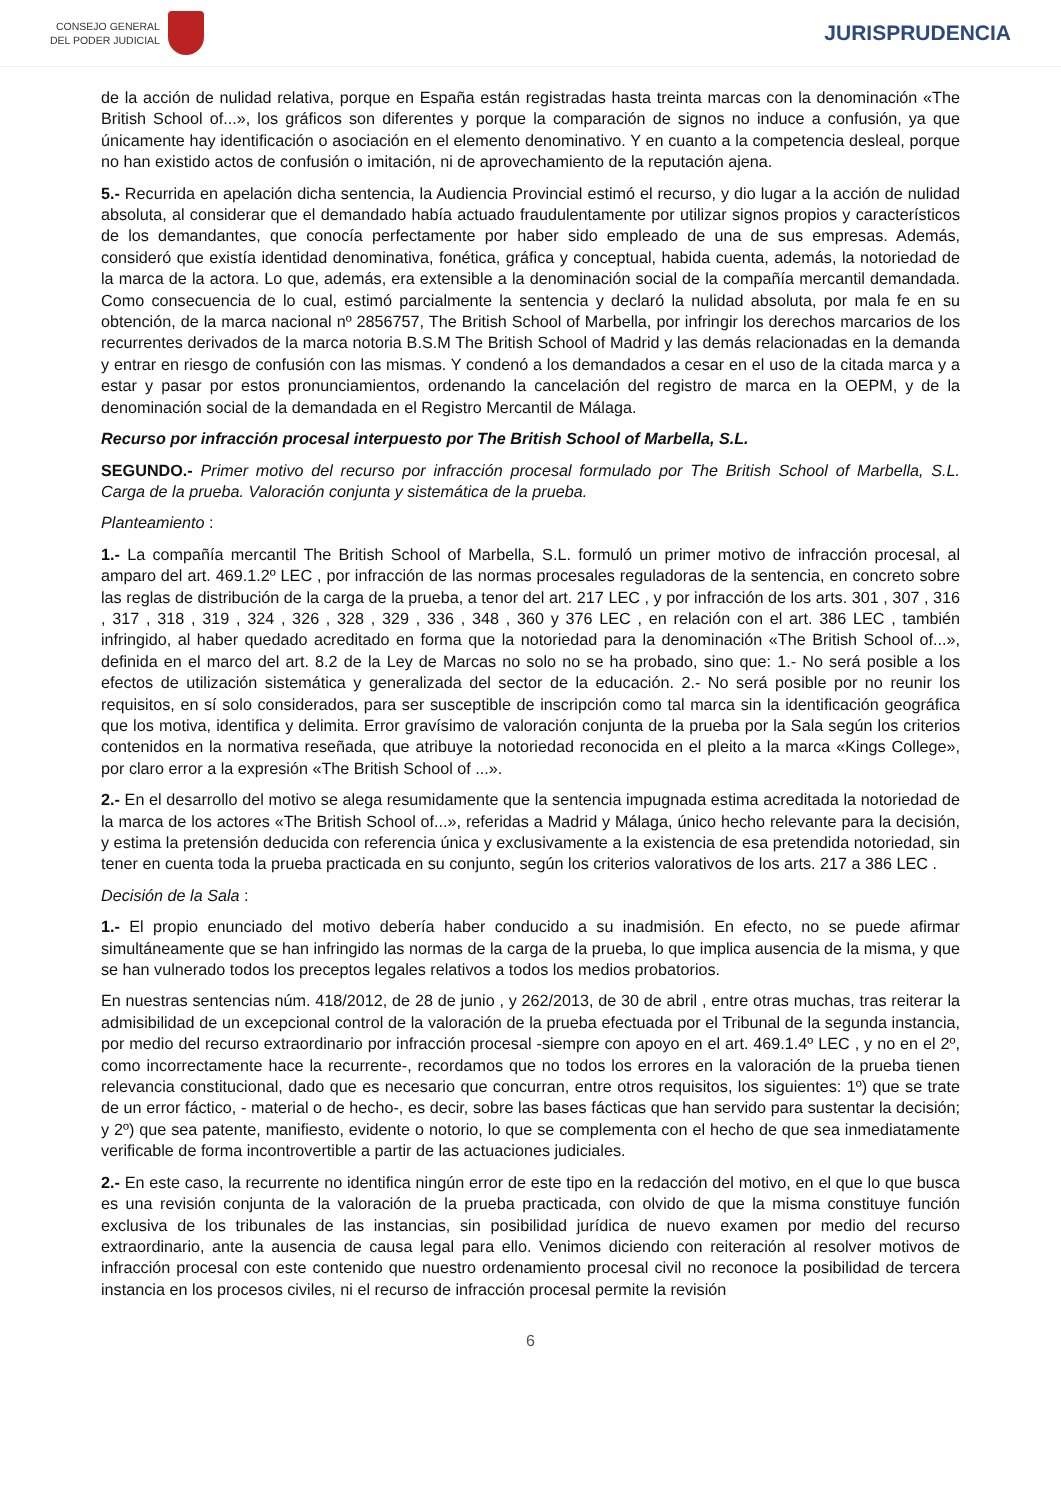CONSEJO GENERAL
DEL PODER JUDICIAL
JURISPRUDENCIA
de la acción de nulidad relativa, porque en España están registradas hasta treinta marcas con la denominación «The British School of...», los gráficos son diferentes y porque la comparación de signos no induce a confusión, ya que únicamente hay identificación o asociación en el elemento denominativo. Y en cuanto a la competencia desleal, porque no han existido actos de confusión o imitación, ni de aprovechamiento de la reputación ajena.
5.- Recurrida en apelación dicha sentencia, la Audiencia Provincial estimó el recurso, y dio lugar a la acción de nulidad absoluta, al considerar que el demandado había actuado fraudulentamente por utilizar signos propios y característicos de los demandantes, que conocía perfectamente por haber sido empleado de una de sus empresas. Además, consideró que existía identidad denominativa, fonética, gráfica y conceptual, habida cuenta, además, la notoriedad de la marca de la actora. Lo que, además, era extensible a la denominación social de la compañía mercantil demandada. Como consecuencia de lo cual, estimó parcialmente la sentencia y declaró la nulidad absoluta, por mala fe en su obtención, de la marca nacional nº 2856757, The British School of Marbella, por infringir los derechos marcarios de los recurrentes derivados de la marca notoria B.S.M The British School of Madrid y las demás relacionadas en la demanda y entrar en riesgo de confusión con las mismas. Y condenó a los demandados a cesar en el uso de la citada marca y a estar y pasar por estos pronunciamientos, ordenando la cancelación del registro de marca en la OEPM, y de la denominación social de la demandada en el Registro Mercantil de Málaga.
Recurso por infracción procesal interpuesto por The British School of Marbella, S.L.
SEGUNDO.- Primer motivo del recurso por infracción procesal formulado por The British School of Marbella, S.L. Carga de la prueba. Valoración conjunta y sistemática de la prueba.
Planteamiento :
1.- La compañía mercantil The British School of Marbella, S.L. formuló un primer motivo de infracción procesal, al amparo del art. 469.1.2º LEC , por infracción de las normas procesales reguladoras de la sentencia, en concreto sobre las reglas de distribución de la carga de la prueba, a tenor del art. 217 LEC , y por infracción de los arts. 301 , 307 , 316 , 317 , 318 , 319 , 324 , 326 , 328 , 329 , 336 , 348 , 360 y 376 LEC , en relación con el art. 386 LEC , también infringido, al haber quedado acreditado en forma que la notoriedad para la denominación «The British School of...», definida en el marco del art. 8.2 de la Ley de Marcas no solo no se ha probado, sino que: 1.- No será posible a los efectos de utilización sistemática y generalizada del sector de la educación. 2.- No será posible por no reunir los requisitos, en sí solo considerados, para ser susceptible de inscripción como tal marca sin la identificación geográfica que los motiva, identifica y delimita. Error gravísimo de valoración conjunta de la prueba por la Sala según los criterios contenidos en la normativa reseñada, que atribuye la notoriedad reconocida en el pleito a la marca «Kings College», por claro error a la expresión «The British School of ...».
2.- En el desarrollo del motivo se alega resumidamente que la sentencia impugnada estima acreditada la notoriedad de la marca de los actores «The British School of...», referidas a Madrid y Málaga, único hecho relevante para la decisión, y estima la pretensión deducida con referencia única y exclusivamente a la existencia de esa pretendida notoriedad, sin tener en cuenta toda la prueba practicada en su conjunto, según los criterios valorativos de los arts. 217 a 386 LEC .
Decisión de la Sala :
1.- El propio enunciado del motivo debería haber conducido a su inadmisión. En efecto, no se puede afirmar simultáneamente que se han infringido las normas de la carga de la prueba, lo que implica ausencia de la misma, y que se han vulnerado todos los preceptos legales relativos a todos los medios probatorios.
En nuestras sentencias núm. 418/2012, de 28 de junio , y 262/2013, de 30 de abril , entre otras muchas, tras reiterar la admisibilidad de un excepcional control de la valoración de la prueba efectuada por el Tribunal de la segunda instancia, por medio del recurso extraordinario por infracción procesal -siempre con apoyo en el art. 469.1.4º LEC , y no en el 2º, como incorrectamente hace la recurrente-, recordamos que no todos los errores en la valoración de la prueba tienen relevancia constitucional, dado que es necesario que concurran, entre otros requisitos, los siguientes: 1º) que se trate de un error fáctico, - material o de hecho-, es decir, sobre las bases fácticas que han servido para sustentar la decisión; y 2º) que sea patente, manifiesto, evidente o notorio, lo que se complementa con el hecho de que sea inmediatamente verificable de forma incontrovertible a partir de las actuaciones judiciales.
2.- En este caso, la recurrente no identifica ningún error de este tipo en la redacción del motivo, en el que lo que busca es una revisión conjunta de la valoración de la prueba practicada, con olvido de que la misma constituye función exclusiva de los tribunales de las instancias, sin posibilidad jurídica de nuevo examen por medio del recurso extraordinario, ante la ausencia de causa legal para ello. Venimos diciendo con reiteración al resolver motivos de infracción procesal con este contenido que nuestro ordenamiento procesal civil no reconoce la posibilidad de tercera instancia en los procesos civiles, ni el recurso de infracción procesal permite la revisión
6